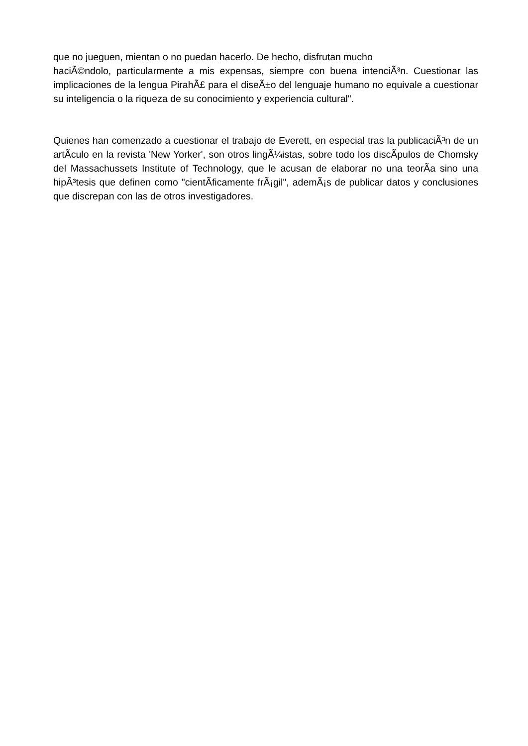que no jueguen, mientan o no puedan hacerlo. De hecho, disfrutan mucho
haciÃ©ndolo, particularmente a mis expensas, siempre con buena intenciÃ³n. Cuestionar las implicaciones de la lengua PirahÃ£ para el diseÃ±o del lenguaje humano no equivale a cuestionar su inteligencia o la riqueza de su conocimiento y experiencia cultural".
Quienes han comenzado a cuestionar el trabajo de Everett, en especial tras la publicaciÃ³n de un artÃ­culo en la revista 'New Yorker', son otros lingÃ¼istas, sobre todo los discÃ­pulos de Chomsky del Massachussets Institute of Technology, que le acusan de elaborar no una teorÃ­a sino una hipÃ³tesis que definen como "cientÃ­ficamente frÃ¡gil", ademÃ¡s de publicar datos y conclusiones que discrepan con las de otros investigadores.